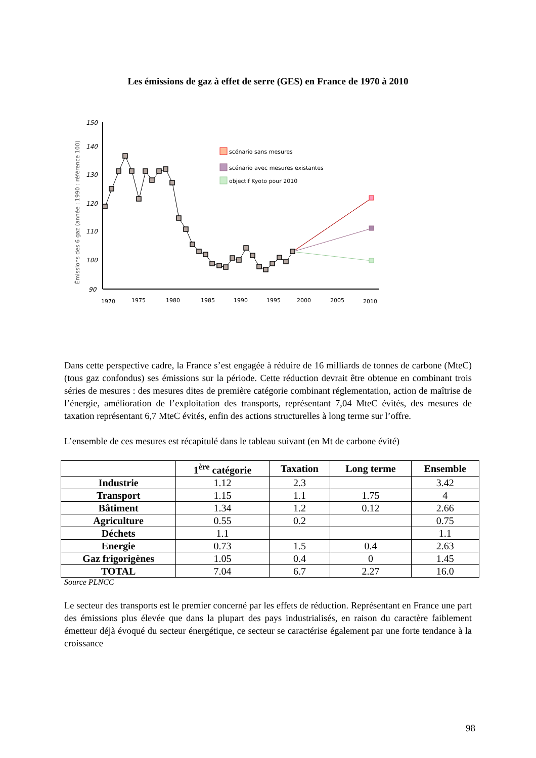Les émissions de gaz à effet de serre (GES) en France de 1970 à 2010
Émissions des 6 gaz (année : 1990 : référence 100)
150
140
130
120
110
100
90
1970
1975
1980
1985
1990
1995
2000
2005
2010
scénario sans mesures
scénario avec mesures existantes
objectif Kyoto pour 2010
Dans cette perspective cadre, la France s’est engagée à réduire de 16 milliards de tonnes de carbone (MteC) (tous gaz confondus) ses émissions sur la période. Cette réduction devrait être obtenue en combinant trois séries de mesures : des mesures dites de première catégorie combinant réglementation, action de maîtrise de l’énergie, amélioration de l’exploitation des transports, représentant 7,04 MteC évités, des mesures de taxation représentant 6,7 MteC évités, enfin des actions structurelles à long terme sur l’offre.
L’ensemble de ces mesures est récapitulé dans le tableau suivant (en Mt de carbone évité)
| | 1<sup>ère</sup> catégorie | Taxation | Long terme | Ensemble |
| --- | --- | --- | --- | --- |
| Industrie | 1.12 | 2.3 | | 3.42 |
| Transport | 1.15 | 1.1 | 1.75 | 4 |
| Bâtiment | 1.34 | 1.2 | 0.12 | 2.66 |
| Agriculture | 0.55 | 0.2 | | 0.75 |
| Déchets | 1.1 | | | 1.1 |
| Energie | 0.73 | 1.5 | 0.4 | 2.63 |
| Gaz frigorigènes | 1.05 | 0.4 | 0 | 1.45 |
| TOTAL | 7.04 | 6.7 | 2.27 | 16.0 |
Source PLNCC
Le secteur des transports est le premier concerné par les effets de réduction. Représentant en France une part des émissions plus élevée que dans la plupart des pays industrialisés, en raison du caractère faiblement émetteur déjà évoqué du secteur énergétique, ce secteur se caractérise également par une forte tendance à la croissance
98